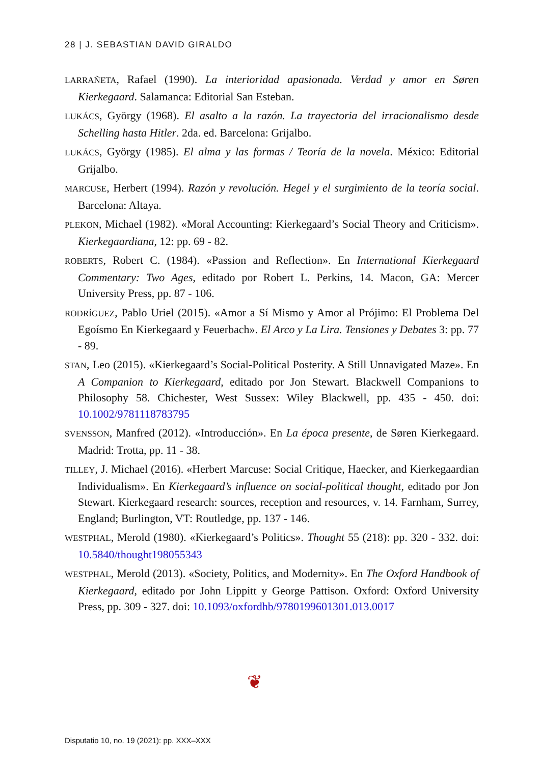28 | J. SEBASTIAN DAVID GIRALDO
LARRAÑETA, Rafael (1990). La interioridad apasionada. Verdad y amor en Søren Kierkegaard. Salamanca: Editorial San Esteban.
LUKÁCS, György (1968). El asalto a la razón. La trayectoria del irracionalismo desde Schelling hasta Hitler. 2da. ed. Barcelona: Grijalbo.
LUKÁCS, György (1985). El alma y las formas / Teoría de la novela. México: Editorial Grijalbo.
MARCUSE, Herbert (1994). Razón y revolución. Hegel y el surgimiento de la teoría social. Barcelona: Altaya.
PLEKON, Michael (1982). «Moral Accounting: Kierkegaard’s Social Theory and Criticism». Kierkegaardiana, 12: pp. 69 - 82.
ROBERTS, Robert C. (1984). «Passion and Reflection». En International Kierkegaard Commentary: Two Ages, editado por Robert L. Perkins, 14. Macon, GA: Mercer University Press, pp. 87 - 106.
RODRÍGUEZ, Pablo Uriel (2015). «Amor a Sí Mismo y Amor al Prójimo: El Problema Del Egoísmo En Kierkegaard y Feuerbach». El Arco y La Lira. Tensiones y Debates 3: pp. 77 - 89.
STAN, Leo (2015). «Kierkegaard’s Social-Political Posterity. A Still Unnavigated Maze». En A Companion to Kierkegaard, editado por Jon Stewart. Blackwell Companions to Philosophy 58. Chichester, West Sussex: Wiley Blackwell, pp. 435 - 450. doi: 10.1002/9781118783795
SVENSSON, Manfred (2012). «Introducción». En La época presente, de Søren Kierkegaard. Madrid: Trotta, pp. 11 - 38.
TILLEY, J. Michael (2016). «Herbert Marcuse: Social Critique, Haecker, and Kierkegaardian Individualism». En Kierkegaard’s influence on social-political thought, editado por Jon Stewart. Kierkegaard research: sources, reception and resources, v. 14. Farnham, Surrey, England; Burlington, VT: Routledge, pp. 137 - 146.
WESTPHAL, Merold (1980). «Kierkegaard’s Politics». Thought 55 (218): pp. 320 - 332. doi: 10.5840/thought198055343
WESTPHAL, Merold (2013). «Society, Politics, and Modernity». En The Oxford Handbook of Kierkegaard, editado por John Lippitt y George Pattison. Oxford: Oxford University Press, pp. 309 - 327. doi: 10.1093/oxfordhb/9780199601301.013.0017
❦
Disputatio 10, no. 19 (2021): pp. XXX–XXX